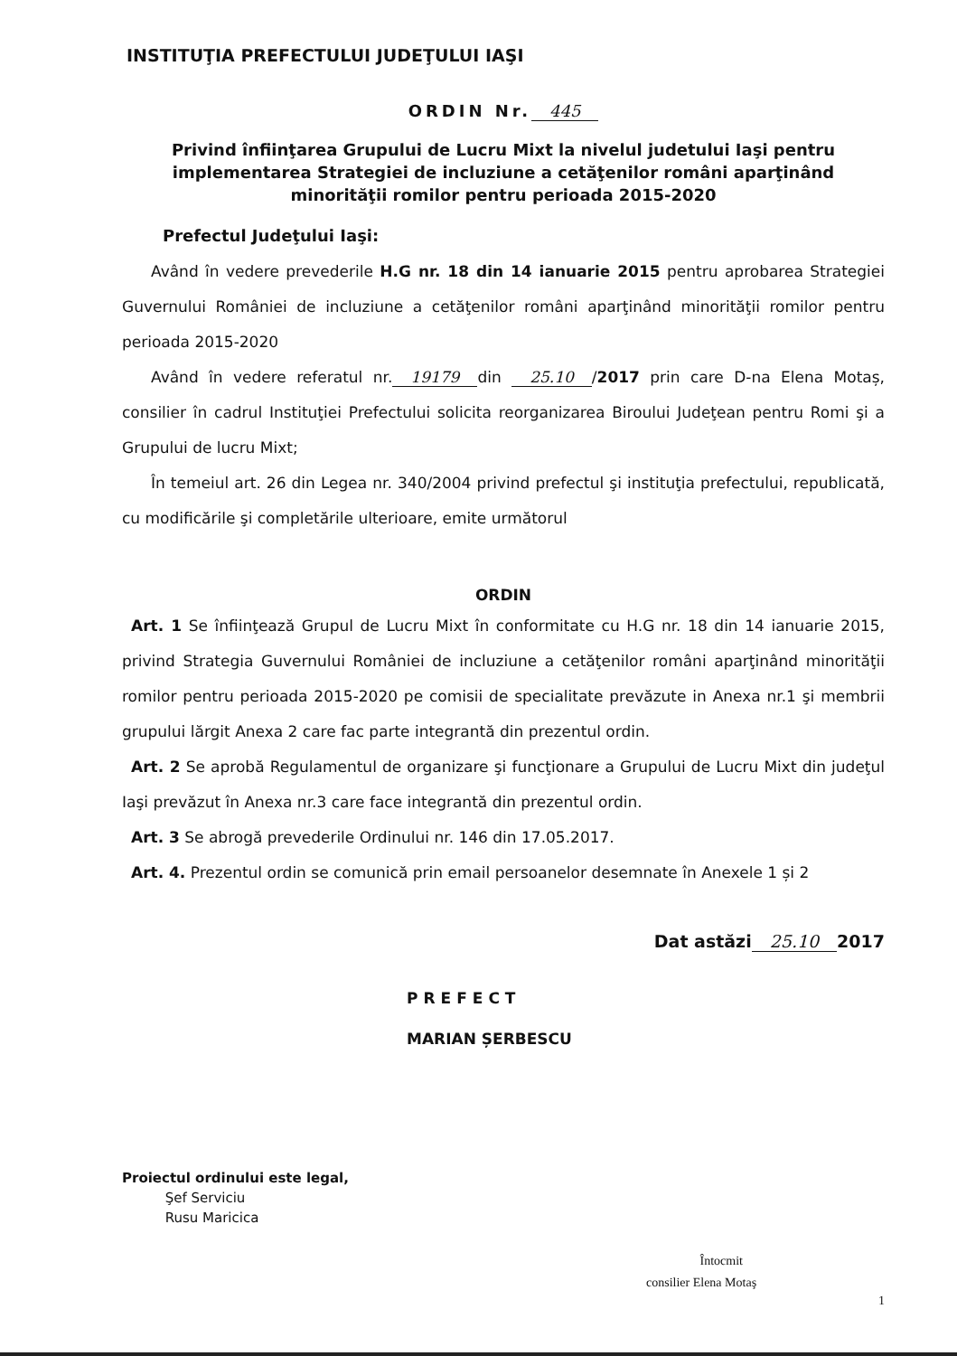INSTITUŢIA PREFECTULUI JUDEŢULUI IAŞI
ORDIN Nr. 445
Privind înfiinţarea Grupului de Lucru Mixt la nivelul judetului Iaşi pentru implementarea Strategiei de incluziune a cetăţenilor români aparţinând minorităţii romilor pentru perioada 2015-2020
Prefectul Judeţului Iaşi:
Având în vedere prevederile H.G nr. 18 din 14 ianuarie 2015 pentru aprobarea Strategiei Guvernului României de incluziune a cetăţenilor români aparţinând minorităţii romilor pentru perioada 2015-2020
Având în vedere referatul nr. 19179 din 25.10 /2017 prin care D-na Elena Motaș, consilier în cadrul Instituţiei Prefectului solicita reorganizarea Biroului Judeţean pentru Romi şi a Grupului de lucru Mixt;
În temeiul art. 26 din Legea nr. 340/2004 privind prefectul şi instituţia prefectului, republicată, cu modificările şi completările ulterioare, emite următorul
ORDIN
Art. 1 Se înfiinţează Grupul de Lucru Mixt în conformitate cu H.G nr. 18 din 14 ianuarie 2015, privind Strategia Guvernului României de incluziune a cetăţenilor români aparţinând minorităţii romilor pentru perioada 2015-2020 pe comisii de specialitate prevăzute in Anexa nr.1 şi membrii grupului lărgit Anexa 2 care fac parte integrantă din prezentul ordin.
Art. 2 Se aprobă Regulamentul de organizare şi funcţionare a Grupului de Lucru Mixt din judeţul Iaşi prevăzut în Anexa nr.3 care face integrantă din prezentul ordin.
Art. 3 Se abrogă prevederile Ordinului nr. 146 din 17.05.2017.
Art. 4. Prezentul ordin se comunică prin email persoanelor desemnate în Anexele 1 și 2
Dat astăzi 25.10 2017
PREFECT
MARIAN ȘERBESCU
Proiectul ordinului este legal,
Şef Serviciu
Rusu Maricica
Întocmit
consilier Elena Motaş
1